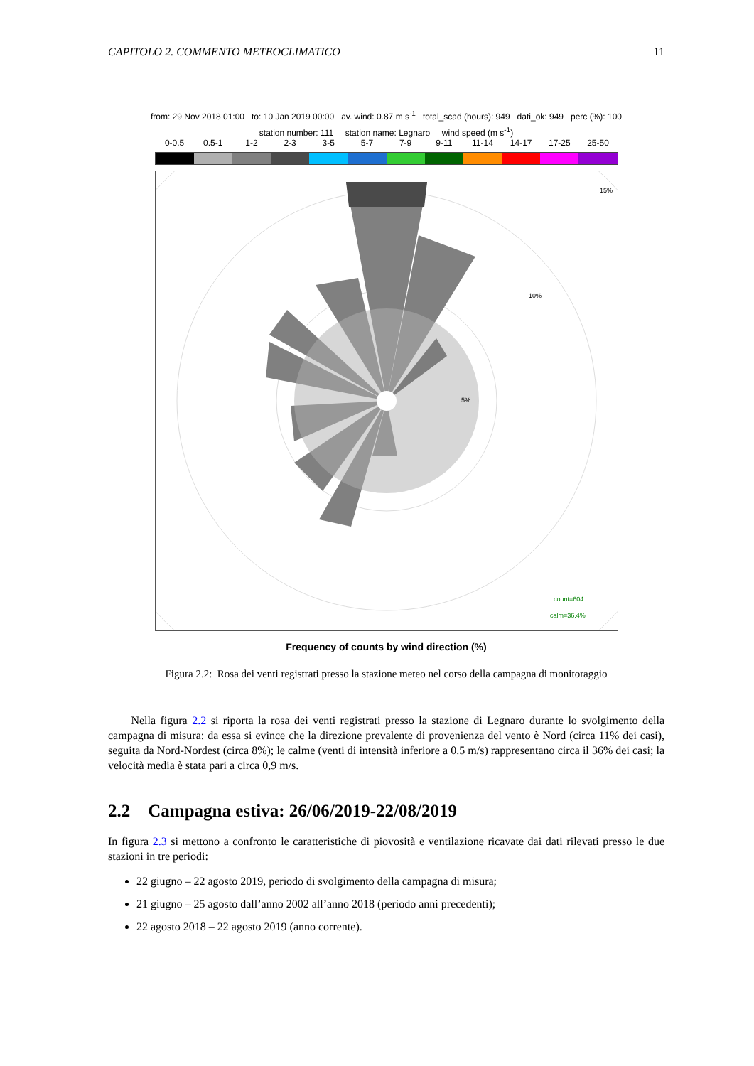CAPITOLO 2. COMMENTO METEOCLIMATICO 11
from: 29 Nov 2018 01:00 to: 10 Jan 2019 00:00 av. wind: 0.87 m s<sup>-1</sup> total_scad (hours): 949 dati_ok: 949 perc (%): 100
station number: 111 station name: Legnaro wind speed (m s<sup>-1</sup>)
0-0.5 0.5-1 1-2 2-3 3-5 5-7 7-9 9-11 11-14 14-17 17-25 25-50
15%
10%
5%
count=604
calm=36.4%
Frequency of counts by wind direction (%)
Figura 2.2: Rosa dei venti registrati presso la stazione meteo nel corso della campagna di monitoraggio
Nella figura 2.2 si riporta la rosa dei venti registrati presso la stazione di Legnaro durante lo svolgimento della campagna di misura: da essa si evince che la direzione prevalente di provenienza del vento è Nord (circa 11% dei casi), seguita da Nord-Nordest (circa 8%); le calme (venti di intensità inferiore a 0.5 m/s) rappresentano circa il 36% dei casi; la velocità media è stata pari a circa 0,9 m/s.
2.2 Campagna estiva: 26/06/2019-22/08/2019
In figura 2.3 si mettono a confronto le caratteristiche di piovosità e ventilazione ricavate dai dati rilevati presso le due stazioni in tre periodi:
22 giugno – 22 agosto 2019, periodo di svolgimento della campagna di misura;
21 giugno – 25 agosto dall’anno 2002 all’anno 2018 (periodo anni precedenti);
22 agosto 2018 – 22 agosto 2019 (anno corrente).